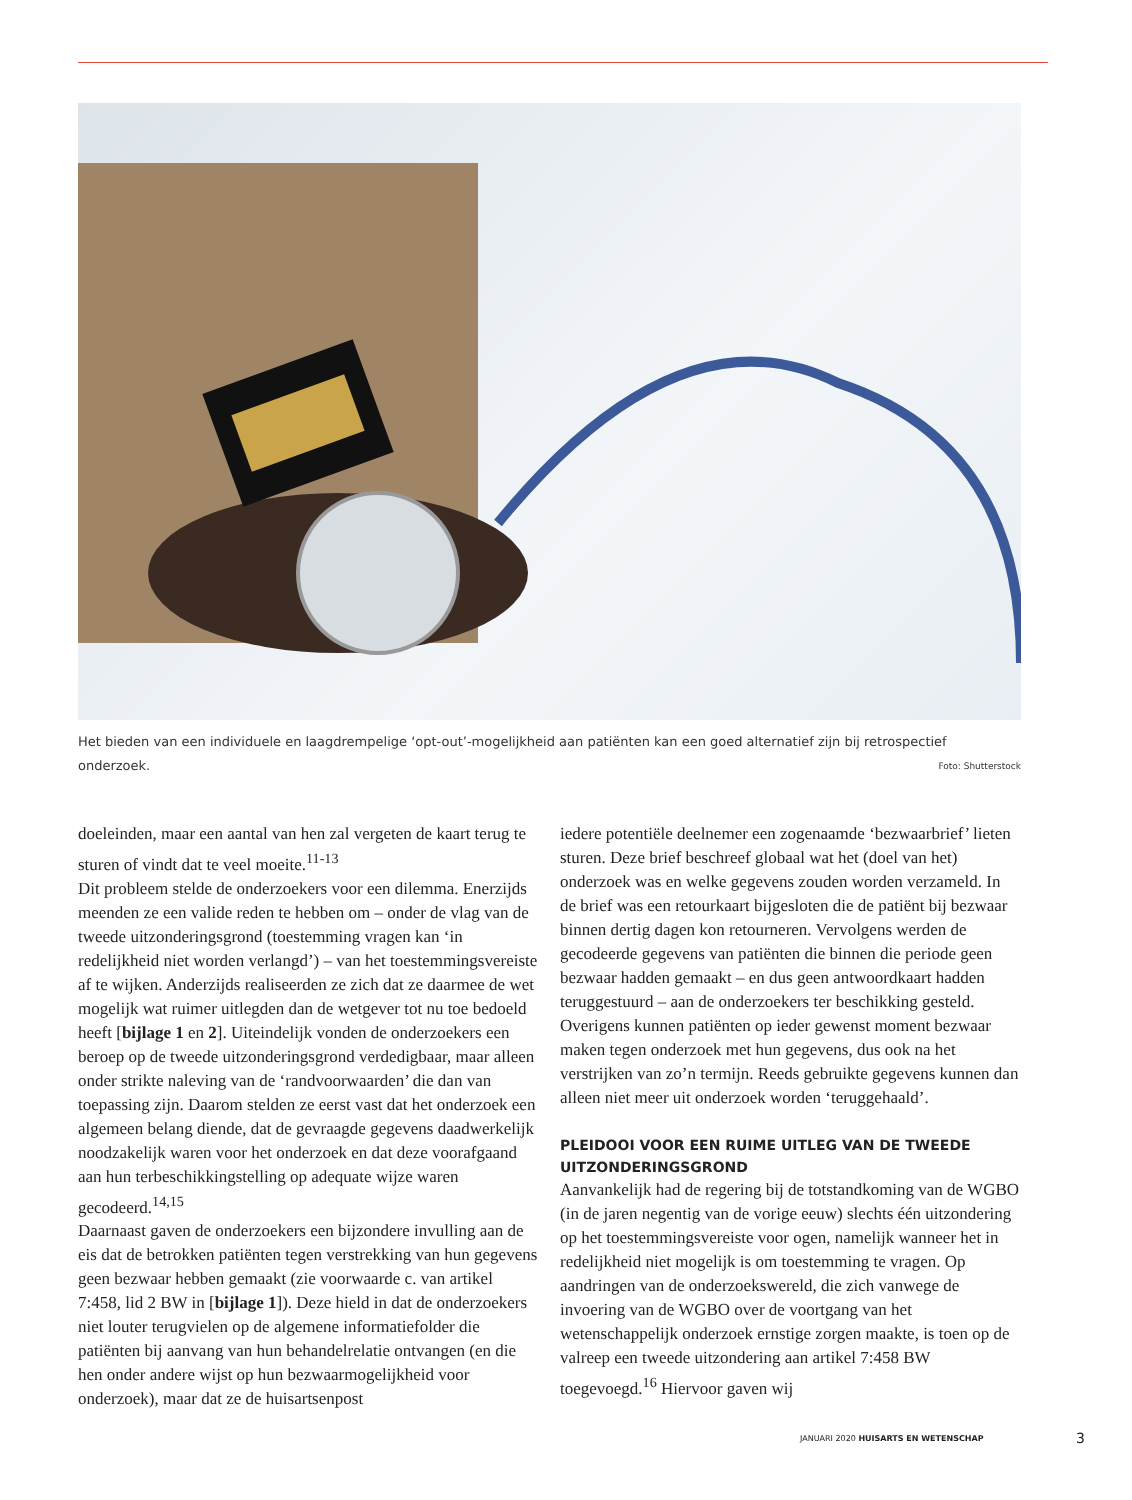Het bieden van een individuele en laagdrempelige ‘opt-out’-mogelijkheid aan patiënten kan een goed alternatief zijn bij retrospectief onderzoek. Foto: Shutterstock
doeleinden, maar een aantal van hen zal vergeten de kaart terug te sturen of vindt dat te veel moeite.<sup>11-13</sup>
Dit probleem stelde de onderzoekers voor een dilemma. Enerzijds meenden ze een valide reden te hebben om – onder de vlag van de tweede uitzonderingsgrond (toestemming vragen kan ‘in redelijkheid niet worden verlangd’) – van het toestemmingsvereiste af te wijken. Anderzijds realiseerden ze zich dat ze daarmee de wet mogelijk wat ruimer uitlegden dan de wetgever tot nu toe bedoeld heeft [bijlage 1 en 2]. Uiteindelijk vonden de onderzoekers een beroep op de tweede uitzonderingsgrond verdedigbaar, maar alleen onder strikte naleving van de ‘randvoorwaarden’ die dan van toepassing zijn. Daarom stelden ze eerst vast dat het onderzoek een algemeen belang diende, dat de gevraagde gegevens daadwerkelijk noodzakelijk waren voor het onderzoek en dat deze voorafgaand aan hun terbeschikkingstelling op adequate wijze waren gecodeerd.<sup>14,15</sup>
Daarnaast gaven de onderzoekers een bijzondere invulling aan de eis dat de betrokken patiënten tegen verstrekking van hun gegevens geen bezwaar hebben gemaakt (zie voorwaarde c. van artikel 7:458, lid 2 BW in [bijlage 1]). Deze hield in dat de onderzoekers niet louter terugvielen op de algemene informatiefolder die patiënten bij aanvang van hun behandelrelatie ontvangen (en die hen onder andere wijst op hun bezwaarmogelijkheid voor onderzoek), maar dat ze de huisartsenpost
iedere potentiële deelnemer een zogenaamde ‘bezwaarbrief’ lieten sturen. Deze brief beschreef globaal wat het (doel van het) onderzoek was en welke gegevens zouden worden verzameld. In de brief was een retourkaart bijgesloten die de patiënt bij bezwaar binnen dertig dagen kon retourneren. Vervolgens werden de gecodeerde gegevens van patiënten die binnen die periode geen bezwaar hadden gemaakt – en dus geen antwoordkaart hadden teruggestuurd – aan de onderzoekers ter beschikking gesteld. Overigens kunnen patiënten op ieder gewenst moment bezwaar maken tegen onderzoek met hun gegevens, dus ook na het verstrijken van zo’n termijn. Reeds gebruikte gegevens kunnen dan alleen niet meer uit onderzoek worden ‘teruggehaald’.
PLEIDOOI VOOR EEN RUIME UITLEG VAN DE TWEEDE UITZONDERINGSGROND
Aanvankelijk had de regering bij de totstandkoming van de WGBO (in de jaren negentig van de vorige eeuw) slechts één uitzondering op het toestemmingsvereiste voor ogen, namelijk wanneer het in redelijkheid niet mogelijk is om toestemming te vragen. Op aandringen van de onderzoekswereld, die zich vanwege de invoering van de WGBO over de voortgang van het wetenschappelijk onderzoek ernstige zorgen maakte, is toen op de valreep een tweede uitzondering aan artikel 7:458 BW toegevoegd.<sup>16</sup> Hiervoor gaven wij
JANUARI 2020 HUISARTS EN WETENSCHAP 3